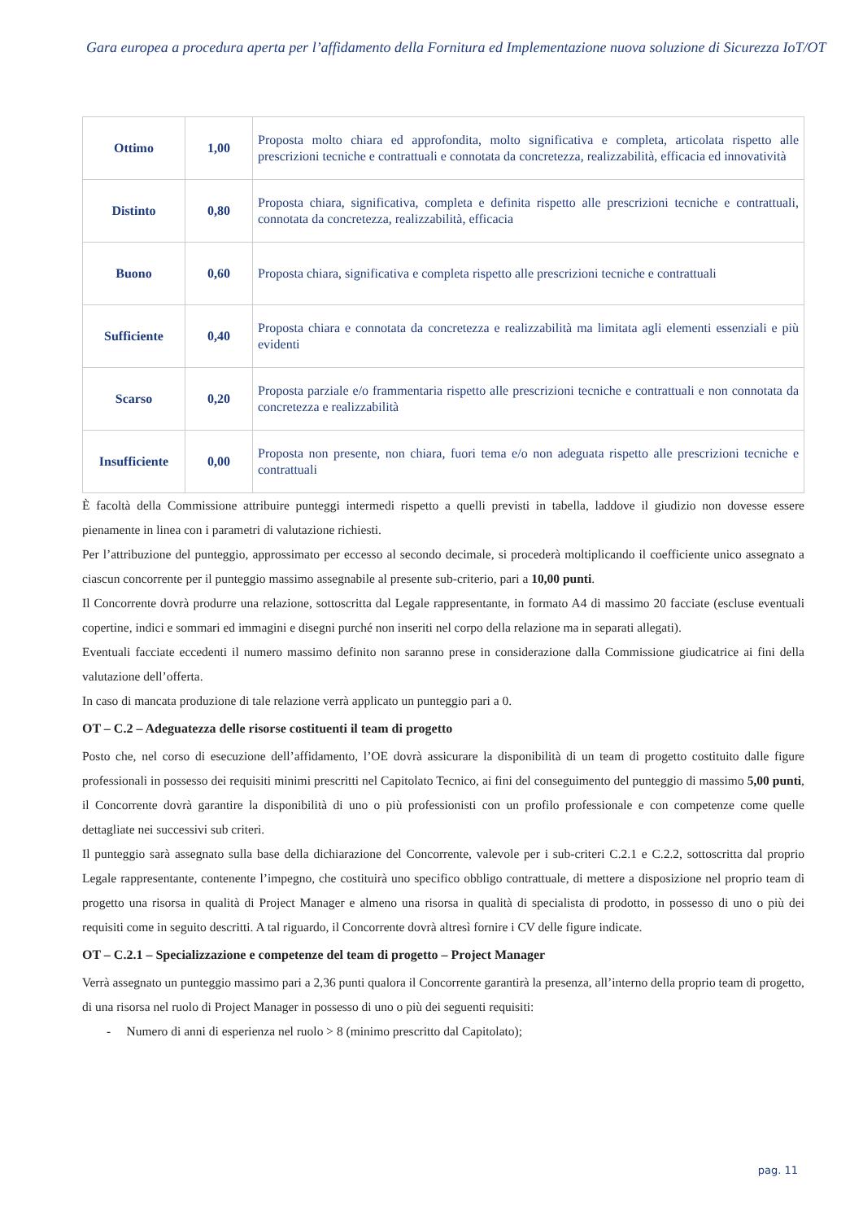Gara europea a procedura aperta per l’affidamento della Fornitura ed Implementazione nuova soluzione di Sicurezza IoT/OT
| Ottimo | 1,00 | Proposta molto chiara ed approfondita, molto significativa e completa, articolata rispetto alle prescrizioni tecniche e contrattuali e connotata da concretezza, realizzabilità, efficacia ed innovatività |
| Distinto | 0,80 | Proposta chiara, significativa, completa e definita rispetto alle prescrizioni tecniche e contrattuali, connotata da concretezza, realizzabilità, efficacia |
| Buono | 0,60 | Proposta chiara, significativa e completa rispetto alle prescrizioni tecniche e contrattuali |
| Sufficiente | 0,40 | Proposta chiara e connotata da concretezza e realizzabilità ma limitata agli elementi essenziali e più evidenti |
| Scarso | 0,20 | Proposta parziale e/o frammentaria rispetto alle prescrizioni tecniche e contrattuali e non connotata da concretezza e realizzabilità |
| Insufficiente | 0,00 | Proposta non presente, non chiara, fuori tema e/o non adeguata rispetto alle prescrizioni tecniche e contrattuali |
È facoltà della Commissione attribuire punteggi intermedi rispetto a quelli previsti in tabella, laddove il giudizio non dovesse essere pienamente in linea con i parametri di valutazione richiesti.
Per l’attribuzione del punteggio, approssimato per eccesso al secondo decimale, si procederà moltiplicando il coefficiente unico assegnato a ciascun concorrente per il punteggio massimo assegnabile al presente sub-criterio, pari a 10,00 punti.
Il Concorrente dovrà produrre una relazione, sottoscritta dal Legale rappresentante, in formato A4 di massimo 20 facciate (escluse eventuali copertine, indici e sommari ed immagini e disegni purché non inseriti nel corpo della relazione ma in separati allegati).
Eventuali facciate eccedenti il numero massimo definito non saranno prese in considerazione dalla Commissione giudicatrice ai fini della valutazione dell’offerta.
In caso di mancata produzione di tale relazione verrà applicato un punteggio pari a 0.
OT – C.2 – Adeguatezza delle risorse costituenti il team di progetto
Posto che, nel corso di esecuzione dell’affidamento, l’OE dovrà assicurare la disponibilità di un team di progetto costituito dalle figure professionali in possesso dei requisiti minimi prescritti nel Capitolato Tecnico, ai fini del conseguimento del punteggio di massimo 5,00 punti, il Concorrente dovrà garantire la disponibilità di uno o più professionisti con un profilo professionale e con competenze come quelle dettagliate nei successivi sub criteri.
Il punteggio sarà assegnato sulla base della dichiarazione del Concorrente, valevole per i sub-criteri C.2.1 e C.2.2, sottoscritta dal proprio Legale rappresentante, contenente l’impegno, che costituirà uno specifico obbligo contrattuale, di mettere a disposizione nel proprio team di progetto una risorsa in qualità di Project Manager e almeno una risorsa in qualità di specialista di prodotto, in possesso di uno o più dei requisiti come in seguito descritti. A tal riguardo, il Concorrente dovrà altresì fornire i CV delle figure indicate.
OT – C.2.1 – Specializzazione e competenze del team di progetto – Project Manager
Verrà assegnato un punteggio massimo pari a 2,36 punti qualora il Concorrente garantirà la presenza, all’interno della proprio team di progetto, di una risorsa nel ruolo di Project Manager in possesso di uno o più dei seguenti requisiti:
- Numero di anni di esperienza nel ruolo > 8 (minimo prescritto dal Capitolato);
pag. 11